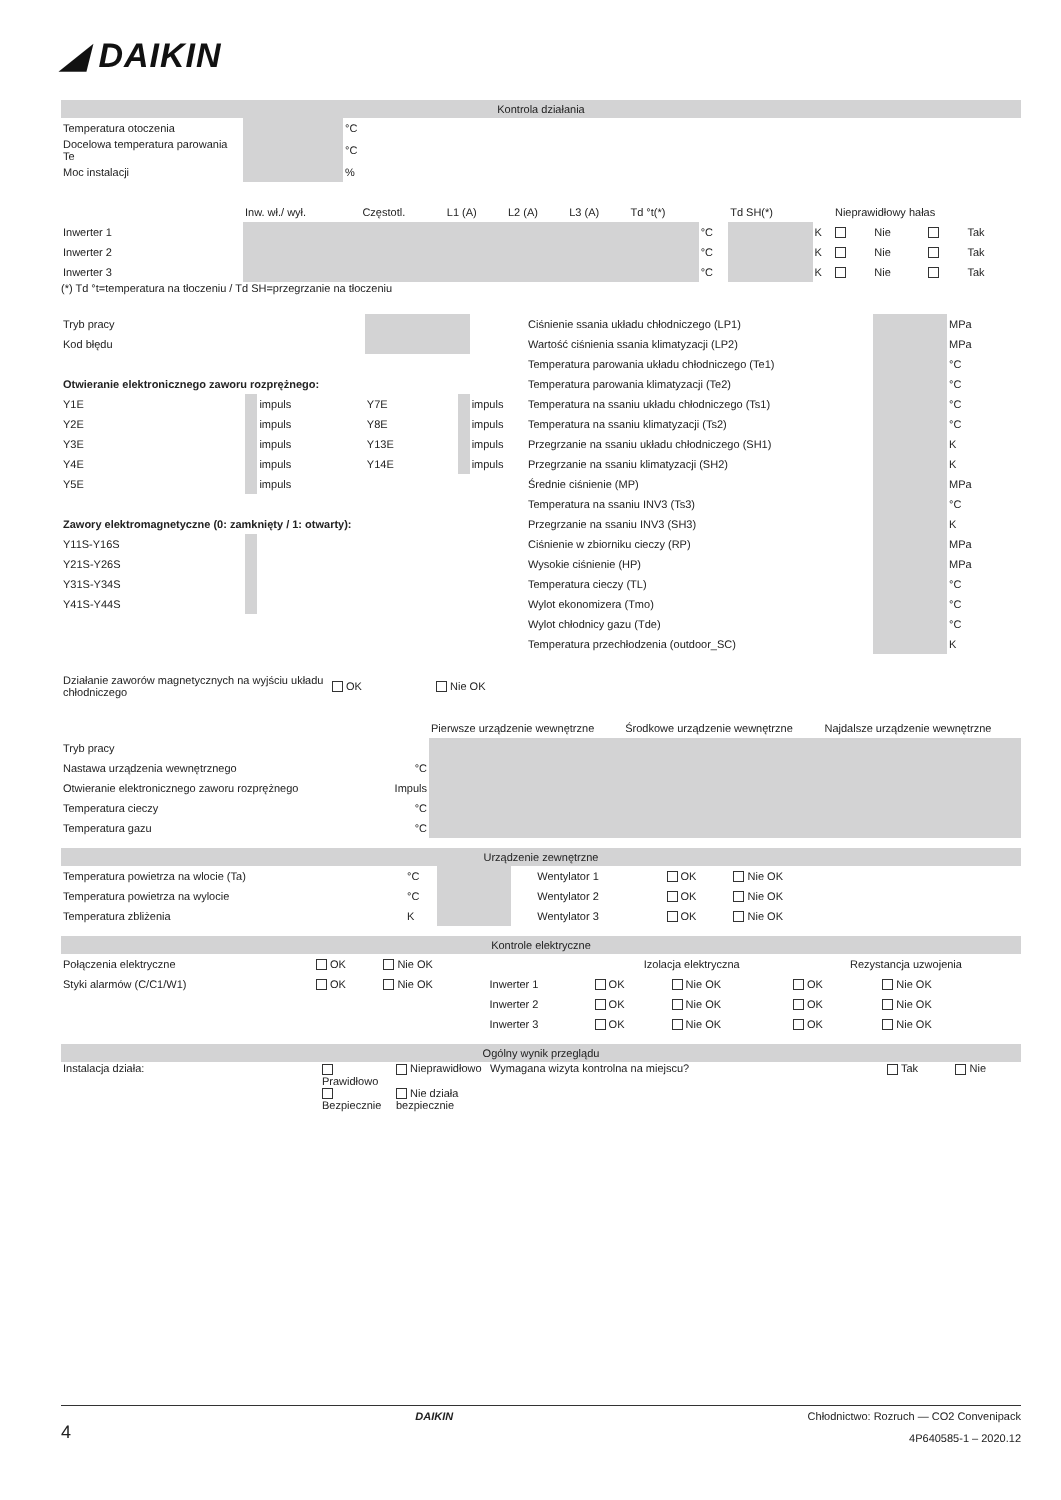◢ DAIKIN
Kontrola działania
| Temperatura otoczenia | | °C |
| Docelowa temperatura parowania Te | | °C |
| Moc instalacji | | % |
| | Inw. wł./ wył. | Częstotl. | L1 (A) | L2 (A) | L3 (A) | Td °t(*) | | Td SH(*) | | Nieprawidłowy hałas | | | |
| Inwerter 1 | | | | | | | °C | | K | | Nie | | Tak |
| Inwerter 2 | | | | | | | °C | | K | | Nie | | Tak |
| Inwerter 3 | | | | | | | °C | | K | | Nie | | Tak |
(*) Td °t=temperatura na tłoczeniu / Td SH=przegrzanie na tłoczeniu
| Tryb pracy | | | | | |
| Kod błędu | | | | | |
| Otwieranie elektronicznego zaworu rozprężnego: | | | | | |
| Y1E | | impuls | Y7E | | impuls |
| Y2E | | impuls | Y8E | | impuls |
| Y3E | | impuls | Y13E | | impuls |
| Y4E | | impuls | Y14E | | impuls |
| Y5E | | impuls | | | |
| Zawory elektromagnetyczne (0: zamknięty / 1: otwarty): | | | | | |
| Y11S-Y16S | | | | | |
| Y21S-Y26S | | | | | |
| Y31S-Y34S | | | | | |
| Y41S-Y44S | | | | | |
| Ciśnienie ssania układu chłodniczego (LP1) | | MPa |
| Wartość ciśnienia ssania klimatyzacji (LP2) | | MPa |
| Temperatura parowania układu chłodniczego (Te1) | | °C |
| Temperatura parowania klimatyzacji (Te2) | | °C |
| Temperatura na ssaniu układu chłodniczego (Ts1) | | °C |
| Temperatura na ssaniu klimatyzacji (Ts2) | | °C |
| Przegrzanie na ssaniu układu chłodniczego (SH1) | | K |
| Przegrzanie na ssaniu klimatyzacji (SH2) | | K |
| Średnie ciśnienie (MP) | | MPa |
| Temperatura na ssaniu INV3 (Ts3) | | °C |
| Przegrzanie na ssaniu INV3 (SH3) | | K |
| Ciśnienie w zbiorniku cieczy (RP) | | MPa |
| Wysokie ciśnienie (HP) | | MPa |
| Temperatura cieczy (TL) | | °C |
| Wylot ekonomizera (Tmo) | | °C |
| Wylot chłodnicy gazu (Tde) | | °C |
| Temperatura przechłodzenia (outdoor_SC) | | K |
| Działanie zaworów magnetycznych na wyjściu układu chłodniczego | OK | Nie OK |
| | | Pierwsze urządzenie wewnętrzne | Środkowe urządzenie wewnętrzne | Najdalsze urządzenie wewnętrzne |
| Tryb pracy | | | | |
| Nastawa urządzenia wewnętrznego | °C | | | |
| Otwieranie elektronicznego zaworu rozprężnego | Impuls | | | |
| Temperatura cieczy | °C | | | |
| Temperatura gazu | °C | | | |
Urządzenie zewnętrzne
| Temperatura powietrza na wlocie (Ta) | °C | | | Wentylator 1 | OK | Nie OK | |
| Temperatura powietrza na wylocie | °C | | | Wentylator 2 | OK | Nie OK | |
| Temperatura zbliżenia | K | | | Wentylator 3 | OK | Nie OK | |
Kontrole elektryczne
| Połączenia elektryczne | OK | Nie OK | | Izolacja elektryczna | | Rezystancja uzwojenia | |
| Styki alarmów (C/C1/W1) | OK | Nie OK | Inwerter 1 | OK | Nie OK | OK | Nie OK |
| | | | Inwerter 2 | OK | Nie OK | OK | Nie OK |
| | | | Inwerter 3 | OK | Nie OK | OK | Nie OK |
Ogólny wynik przeglądu
| Instalacja działa: | Prawidłowo | Nieprawidłowo | Wymagana wizyta kontrolna na miejscu? | Tak | Nie |
| | Bezpiecznie | Nie działa bezpiecznie | | | |
DAIKIN Chłodnictwo: Rozruch — CO2 Convenipack
4 4P640585-1 – 2020.12